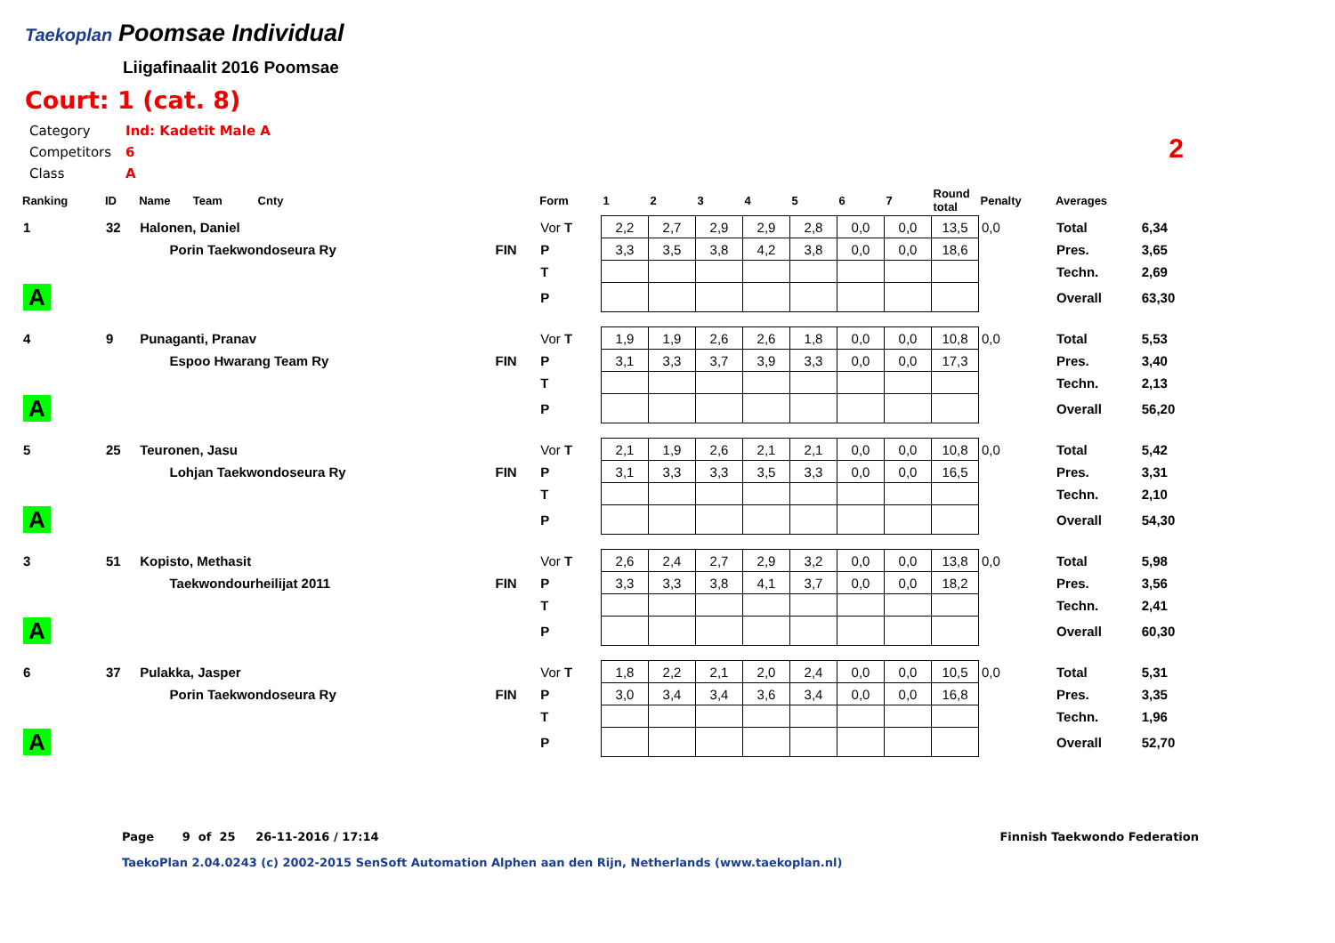Taekoplan
Poomsae Individual
Liigafinaalit 2016 Poomsae
Court: 1 (cat. 8)
| Category | Ind: Kadetit Male A |
| Competitors | 6 |
| Class | A |
2
| Ranking | ID | Name Team Cnty | | Form | 1 | 2 | 3 | 4 | 5 | 6 | 7 | Round total | Penalty | Averages | |
| --- | --- | --- | --- | --- | --- | --- | --- | --- | --- | --- | --- | --- | --- | --- | --- |
| 1 | 32 | Halonen, Daniel | | Vor T | 2,2 | 2,7 | 2,9 | 2,9 | 2,8 | 0,0 | 0,0 | 13,5 | 0,0 | Total | 6,34 |
| | | Porin Taekwondoseura Ry | FIN | P | 3,3 | 3,5 | 3,8 | 4,2 | 3,8 | 0,0 | 0,0 | 18,6 | | Pres. | 3,65 |
| | | | | T | | | | | | | | | | Techn. | 2,69 |
| A | | | | P | | | | | | | | | | Overall | 63,30 |
| 4 | 9 | Punaganti, Pranav | | Vor T | 1,9 | 1,9 | 2,6 | 2,6 | 1,8 | 0,0 | 0,0 | 10,8 | 0,0 | Total | 5,53 |
| | | Espoo Hwarang Team Ry | FIN | P | 3,1 | 3,3 | 3,7 | 3,9 | 3,3 | 0,0 | 0,0 | 17,3 | | Pres. | 3,40 |
| | | | | T | | | | | | | | | | Techn. | 2,13 |
| A | | | | P | | | | | | | | | | Overall | 56,20 |
| 5 | 25 | Teuronen, Jasu | | Vor T | 2,1 | 1,9 | 2,6 | 2,1 | 2,1 | 0,0 | 0,0 | 10,8 | 0,0 | Total | 5,42 |
| | | Lohjan Taekwondoseura Ry | FIN | P | 3,1 | 3,3 | 3,3 | 3,5 | 3,3 | 0,0 | 0,0 | 16,5 | | Pres. | 3,31 |
| | | | | T | | | | | | | | | | Techn. | 2,10 |
| A | | | | P | | | | | | | | | | Overall | 54,30 |
| 3 | 51 | Kopisto, Methasit | | Vor T | 2,6 | 2,4 | 2,7 | 2,9 | 3,2 | 0,0 | 0,0 | 13,8 | 0,0 | Total | 5,98 |
| | | Taekwondourheilijat 2011 | FIN | P | 3,3 | 3,3 | 3,8 | 4,1 | 3,7 | 0,0 | 0,0 | 18,2 | | Pres. | 3,56 |
| | | | | T | | | | | | | | | | Techn. | 2,41 |
| A | | | | P | | | | | | | | | | Overall | 60,30 |
| 6 | 37 | Pulakka, Jasper | | Vor T | 1,8 | 2,2 | 2,1 | 2,0 | 2,4 | 0,0 | 0,0 | 10,5 | 0,0 | Total | 5,31 |
| | | Porin Taekwondoseura Ry | FIN | P | 3,0 | 3,4 | 3,4 | 3,6 | 3,4 | 0,0 | 0,0 | 16,8 | | Pres. | 3,35 |
| | | | | T | | | | | | | | | | Techn. | 1,96 |
| A | | | | P | | | | | | | | | | Overall | 52,70 |
Page 9 of 25 26-11-2016 / 17:14 Finnish Taekwondo Federation
TaekoPlan 2.04.0243 (c) 2002-2015 SenSoft Automation Alphen aan den Rijn, Netherlands (www.taekoplan.nl)